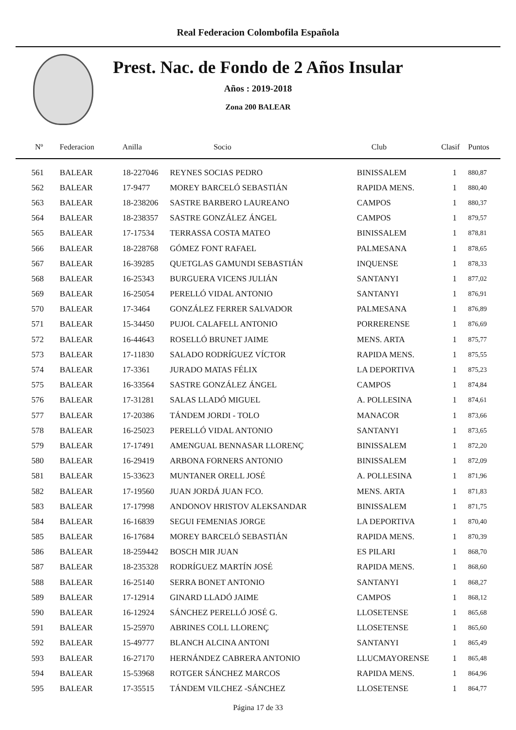Real Federacion Colombofila Española
Prest. Nac. de Fondo de 2 Años Insular
Años : 2019-2018
Zona 200 BALEAR
| Nº | Federacion | Anilla | Socio | Club | Clasif | Puntos |
| --- | --- | --- | --- | --- | --- | --- |
| 561 | BALEAR | 18-227046 | REYNES SOCIAS PEDRO | BINISSALEM | 1 | 880,87 |
| 562 | BALEAR | 17-9477 | MOREY BARCELÓ SEBASTIÁN | RAPIDA MENS. | 1 | 880,40 |
| 563 | BALEAR | 18-238206 | SASTRE BARBERO LAUREANO | CAMPOS | 1 | 880,37 |
| 564 | BALEAR | 18-238357 | SASTRE GONZÁLEZ ÁNGEL | CAMPOS | 1 | 879,57 |
| 565 | BALEAR | 17-17534 | TERRASSA COSTA MATEO | BINISSALEM | 1 | 878,81 |
| 566 | BALEAR | 18-228768 | GÓMEZ FONT RAFAEL | PALMESANA | 1 | 878,65 |
| 567 | BALEAR | 16-39285 | QUETGLAS GAMUNDI SEBASTIÁN | INQUENSE | 1 | 878,33 |
| 568 | BALEAR | 16-25343 | BURGUERA VICENS JULIÁN | SANTANYI | 1 | 877,02 |
| 569 | BALEAR | 16-25054 | PERELLÓ VIDAL ANTONIO | SANTANYI | 1 | 876,91 |
| 570 | BALEAR | 17-3464 | GONZÁLEZ FERRER SALVADOR | PALMESANA | 1 | 876,89 |
| 571 | BALEAR | 15-34450 | PUJOL CALAFELL ANTONIO | PORRERENSE | 1 | 876,69 |
| 572 | BALEAR | 16-44643 | ROSELLÓ BRUNET JAIME | MENS. ARTA | 1 | 875,77 |
| 573 | BALEAR | 17-11830 | SALADO RODRÍGUEZ VÍCTOR | RAPIDA MENS. | 1 | 875,55 |
| 574 | BALEAR | 17-3361 | JURADO MATAS FÉLIX | LA DEPORTIVA | 1 | 875,23 |
| 575 | BALEAR | 16-33564 | SASTRE GONZÁLEZ ÁNGEL | CAMPOS | 1 | 874,84 |
| 576 | BALEAR | 17-31281 | SALAS LLADÓ MIGUEL | A. POLLESINA | 1 | 874,61 |
| 577 | BALEAR | 17-20386 | TÁNDEM JORDI - TOLO | MANACOR | 1 | 873,66 |
| 578 | BALEAR | 16-25023 | PERELLÓ VIDAL ANTONIO | SANTANYI | 1 | 873,65 |
| 579 | BALEAR | 17-17491 | AMENGUAL BENNASAR LLORENÇ | BINISSALEM | 1 | 872,20 |
| 580 | BALEAR | 16-29419 | ARBONA FORNERS ANTONIO | BINISSALEM | 1 | 872,09 |
| 581 | BALEAR | 15-33623 | MUNTANER ORELL JOSÉ | A. POLLESINA | 1 | 871,96 |
| 582 | BALEAR | 17-19560 | JUAN JORDÁ JUAN FCO. | MENS. ARTA | 1 | 871,83 |
| 583 | BALEAR | 17-17998 | ANDONOV HRISTOV ALEKSANDAR | BINISSALEM | 1 | 871,75 |
| 584 | BALEAR | 16-16839 | SEGUI FEMENIAS JORGE | LA DEPORTIVA | 1 | 870,40 |
| 585 | BALEAR | 16-17684 | MOREY BARCELÓ SEBASTIÁN | RAPIDA MENS. | 1 | 870,39 |
| 586 | BALEAR | 18-259442 | BOSCH MIR JUAN | ES PILARI | 1 | 868,70 |
| 587 | BALEAR | 18-235328 | RODRÍGUEZ MARTÍN JOSÉ | RAPIDA MENS. | 1 | 868,60 |
| 588 | BALEAR | 16-25140 | SERRA BONET ANTONIO | SANTANYI | 1 | 868,27 |
| 589 | BALEAR | 17-12914 | GINARD LLADÓ JAIME | CAMPOS | 1 | 868,12 |
| 590 | BALEAR | 16-12924 | SÁNCHEZ PERELLÓ JOSÉ G. | LLOSETENSE | 1 | 865,68 |
| 591 | BALEAR | 15-25970 | ABRINES COLL LLORENÇ | LLOSETENSE | 1 | 865,60 |
| 592 | BALEAR | 15-49777 | BLANCH ALCINA ANTONI | SANTANYI | 1 | 865,49 |
| 593 | BALEAR | 16-27170 | HERNÁNDEZ CABRERA ANTONIO | LLUCMAYORENSE | 1 | 865,48 |
| 594 | BALEAR | 15-53968 | ROTGER SÁNCHEZ MARCOS | RAPIDA MENS. | 1 | 864,96 |
| 595 | BALEAR | 17-35515 | TÁNDEM VILCHEZ -SÁNCHEZ | LLOSETENSE | 1 | 864,77 |
Página 17 de 33